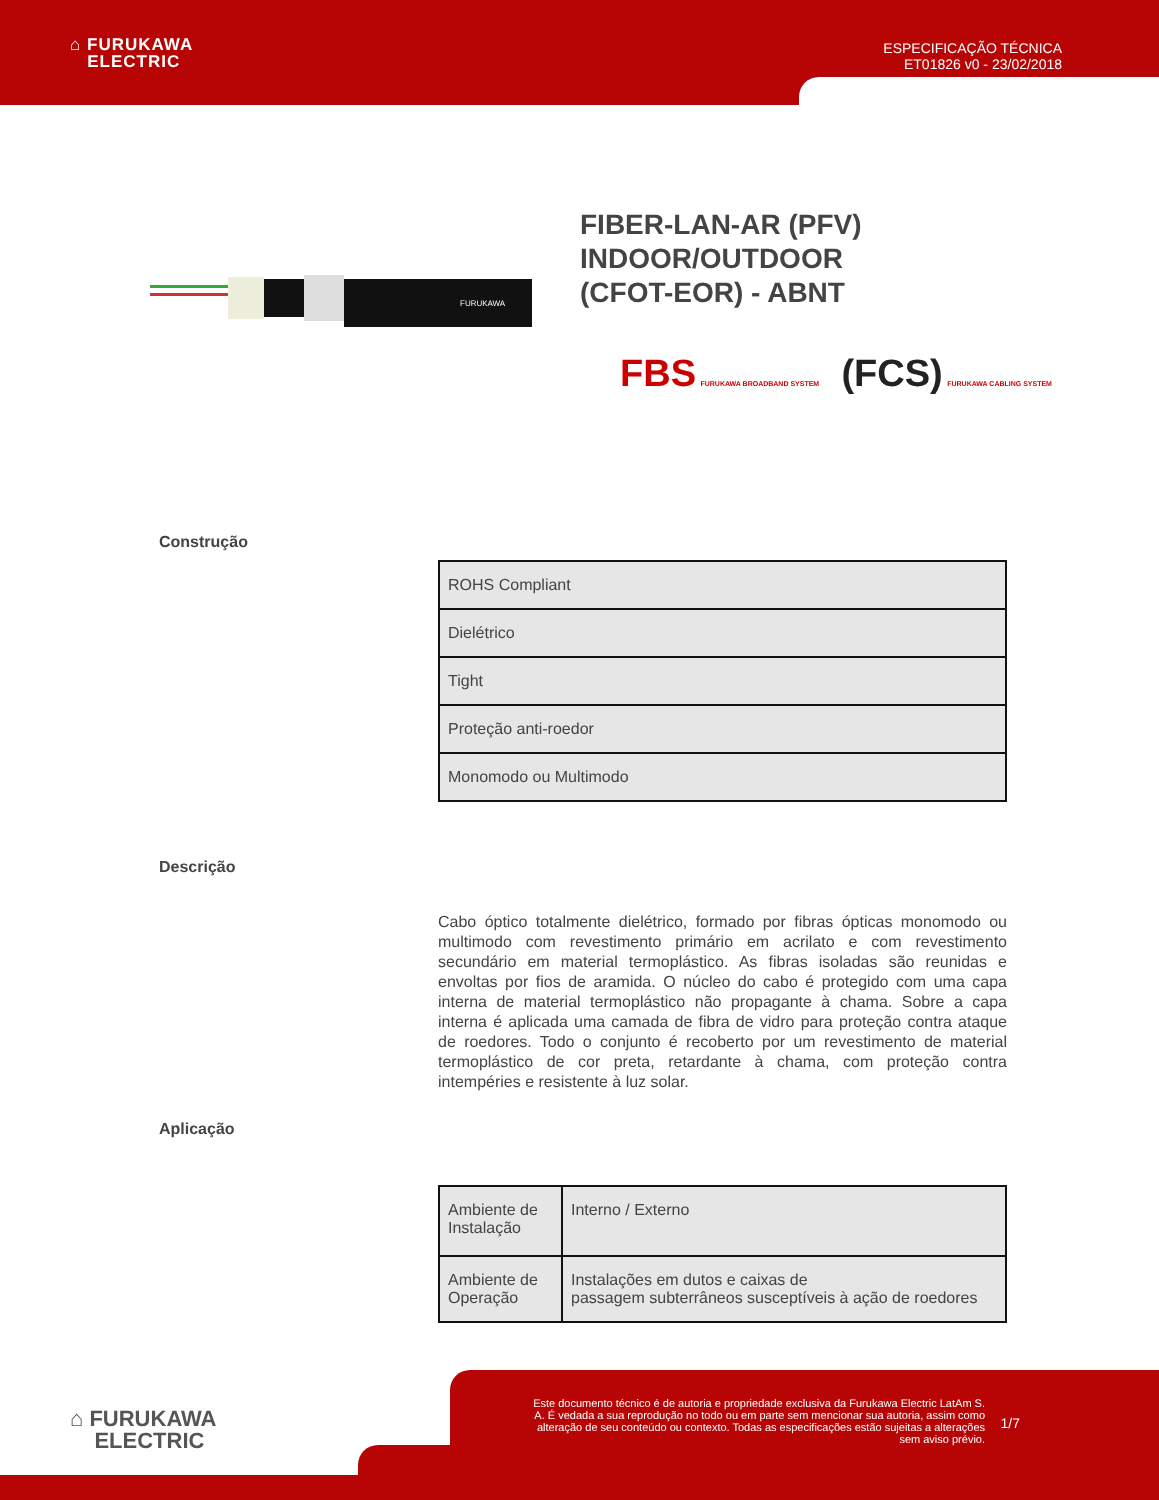⌂ FURUKAWA
ELECTRIC
ESPECIFICAÇÃO TÉCNICA
ET01826 v0 - 23/02/2018
FURUKAWA
FIBER-LAN-AR (PFV)
INDOOR/OUTDOOR
(CFOT-EOR) - ABNT
FBS FURUKAWA BROADBAND SYSTEM (FCS) FURUKAWA CABLING SYSTEM
Construção
| ROHS Compliant |
| Dielétrico |
| Tight |
| Proteção anti-roedor |
| Monomodo ou Multimodo |
Descrição
Cabo óptico totalmente dielétrico, formado por fibras ópticas monomodo ou multimodo com revestimento primário em acrilato e com revestimento secundário em material termoplástico. As fibras isoladas são reunidas e envoltas por fios de aramida. O núcleo do cabo é protegido com uma capa interna de material termoplástico não propagante à chama. Sobre a capa interna é aplicada uma camada de fibra de vidro para proteção contra ataque de roedores. Todo o conjunto é recoberto por um revestimento de material termoplástico de cor preta, retardante à chama, com proteção contra intempéries e resistente à luz solar.
Aplicação
| Ambiente de Instalação | Interno / Externo |
| Ambiente de Operação | Instalações em dutos e caixas de passagem subterrâneos susceptíveis à ação de roedores |
⌂ FURUKAWA
ELECTRIC
Este documento técnico é de autoria e propriedade exclusiva da Furukawa Electric LatAm S. A. É vedada a sua reprodução no todo ou em parte sem mencionar sua autoria, assim como alteração de seu conteúdo ou contexto. Todas as especificações estão sujeitas a alterações sem aviso prévio.
1/7